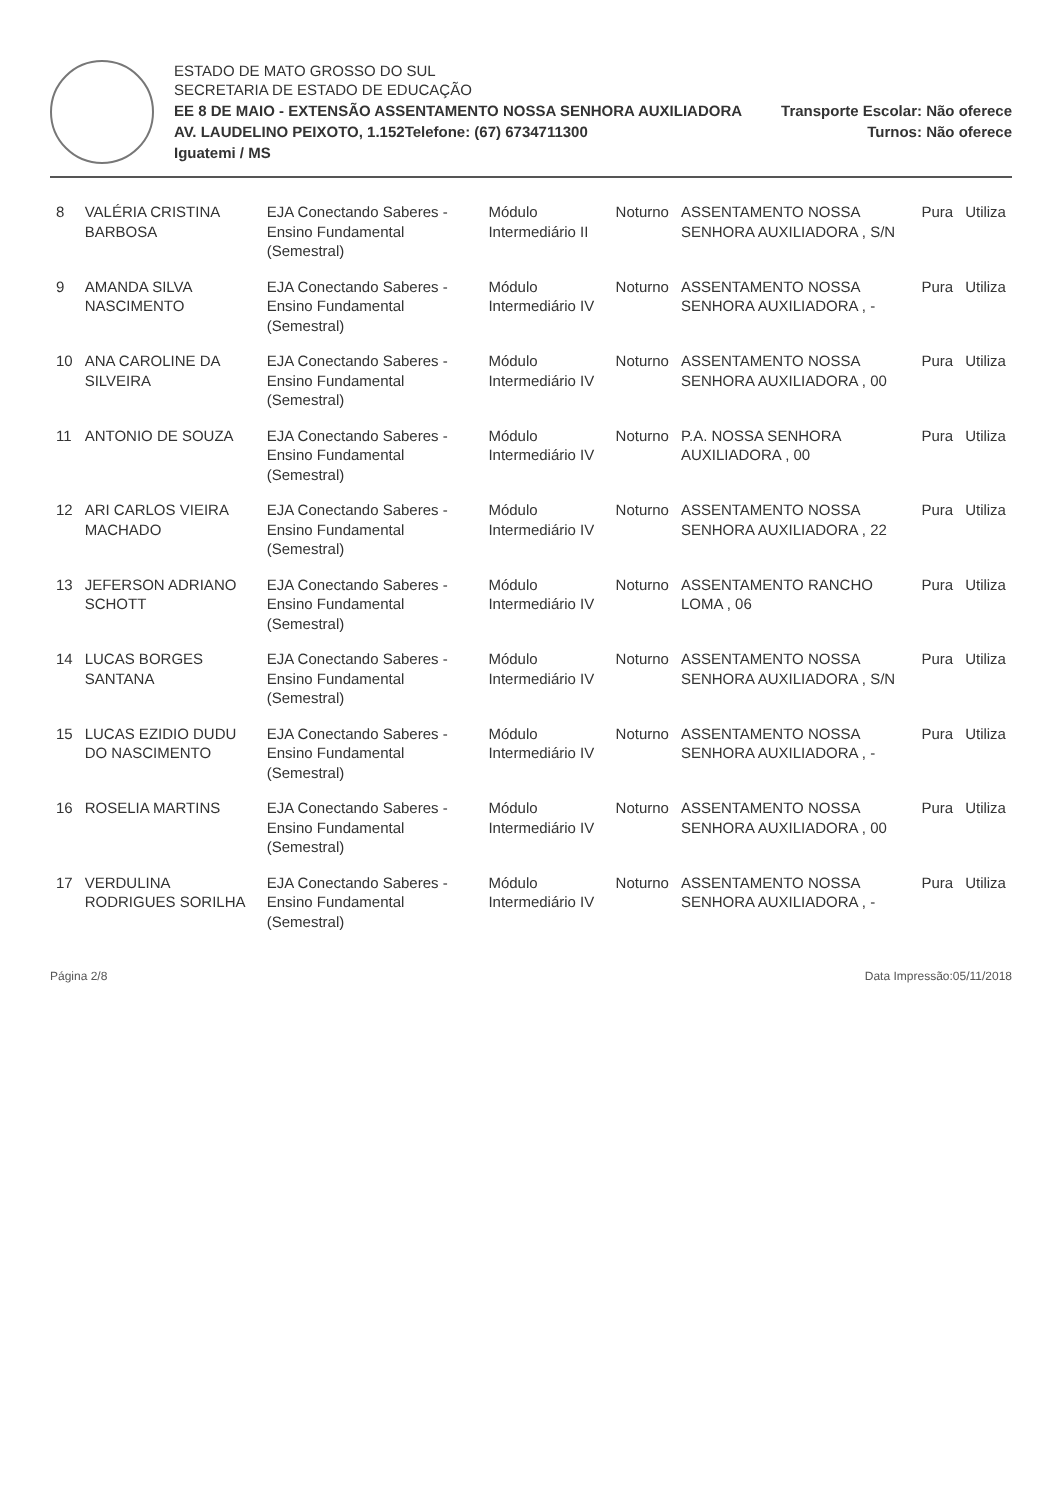ESTADO DE MATO GROSSO DO SUL
SECRETARIA DE ESTADO DE EDUCAÇÃO
EE 8 DE MAIO - EXTENSÃO ASSENTAMENTO NOSSA SENHORA AUXILIADORA
Transporte Escolar: Não oferece
AV. LAUDELINO PEIXOTO, 1.152Telefone: (67) 6734711300
Turnos: Não oferece
Iguatemi / MS
| 8 | VALÉRIA CRISTINA BARBOSA | EJA Conectando Saberes - Ensino Fundamental (Semestral) | Módulo Intermediário II | Noturno | ASSENTAMENTO NOSSA SENHORA AUXILIADORA , S/N | Pura | Utiliza |
| 9 | AMANDA SILVA NASCIMENTO | EJA Conectando Saberes - Ensino Fundamental (Semestral) | Módulo Intermediário IV | Noturno | ASSENTAMENTO NOSSA SENHORA AUXILIADORA , - | Pura | Utiliza |
| 10 | ANA CAROLINE DA SILVEIRA | EJA Conectando Saberes - Ensino Fundamental (Semestral) | Módulo Intermediário IV | Noturno | ASSENTAMENTO NOSSA SENHORA AUXILIADORA , 00 | Pura | Utiliza |
| 11 | ANTONIO DE SOUZA | EJA Conectando Saberes - Ensino Fundamental (Semestral) | Módulo Intermediário IV | Noturno | P.A. NOSSA SENHORA AUXILIADORA , 00 | Pura | Utiliza |
| 12 | ARI CARLOS VIEIRA MACHADO | EJA Conectando Saberes - Ensino Fundamental (Semestral) | Módulo Intermediário IV | Noturno | ASSENTAMENTO NOSSA SENHORA AUXILIADORA , 22 | Pura | Utiliza |
| 13 | JEFERSON ADRIANO SCHOTT | EJA Conectando Saberes - Ensino Fundamental (Semestral) | Módulo Intermediário IV | Noturno | ASSENTAMENTO RANCHO LOMA , 06 | Pura | Utiliza |
| 14 | LUCAS BORGES SANTANA | EJA Conectando Saberes - Ensino Fundamental (Semestral) | Módulo Intermediário IV | Noturno | ASSENTAMENTO NOSSA SENHORA AUXILIADORA , S/N | Pura | Utiliza |
| 15 | LUCAS EZIDIO DUDU DO NASCIMENTO | EJA Conectando Saberes - Ensino Fundamental (Semestral) | Módulo Intermediário IV | Noturno | ASSENTAMENTO NOSSA SENHORA AUXILIADORA , - | Pura | Utiliza |
| 16 | ROSELIA MARTINS | EJA Conectando Saberes - Ensino Fundamental (Semestral) | Módulo Intermediário IV | Noturno | ASSENTAMENTO NOSSA SENHORA AUXILIADORA , 00 | Pura | Utiliza |
| 17 | VERDULINA RODRIGUES SORILHA | EJA Conectando Saberes - Ensino Fundamental (Semestral) | Módulo Intermediário IV | Noturno | ASSENTAMENTO NOSSA SENHORA AUXILIADORA , - | Pura | Utiliza |
Página 2/8 Data Impressão:05/11/2018